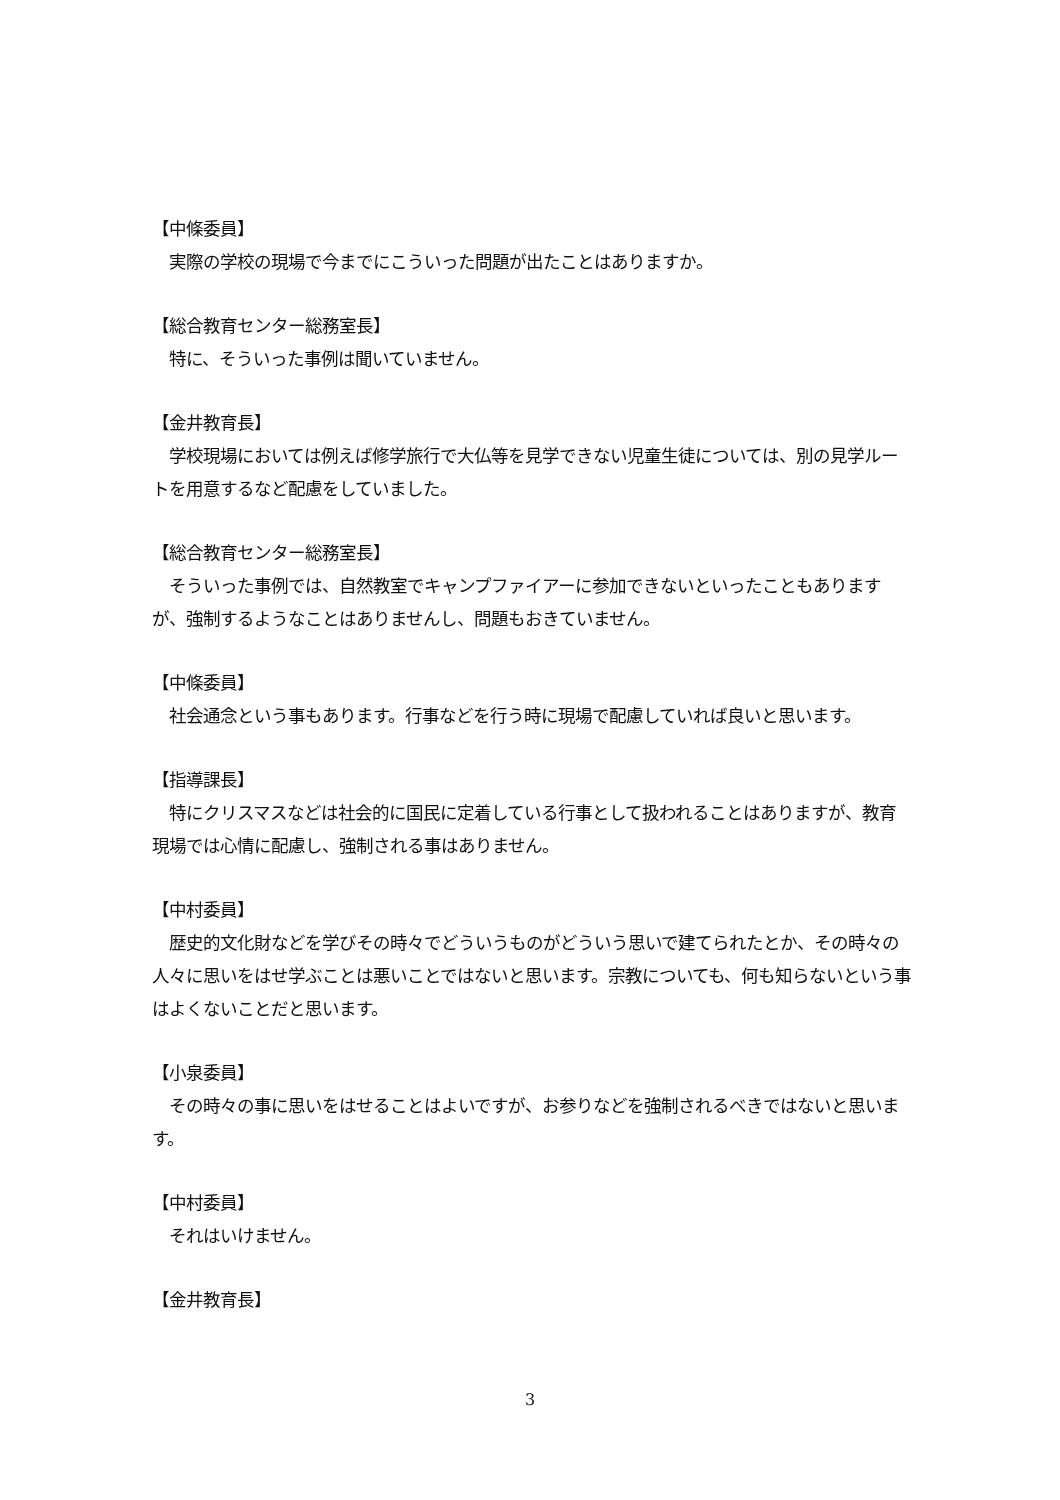【中條委員】
　実際の学校の現場で今までにこういった問題が出たことはありますか。
【総合教育センター総務室長】
　特に、そういった事例は聞いていません。
【金井教育長】
　学校現場においては例えば修学旅行で大仏等を見学できない児童生徒については、別の見学ルートを用意するなど配慮をしていました。
【総合教育センター総務室長】
　そういった事例では、自然教室でキャンプファイアーに参加できないといったこともありますが、強制するようなことはありませんし、問題もおきていません。
【中條委員】
　社会通念という事もあります。行事などを行う時に現場で配慮していれば良いと思います。
【指導課長】
　特にクリスマスなどは社会的に国民に定着している行事として扱われることはありますが、教育現場では心情に配慮し、強制される事はありません。
【中村委員】
　歴史的文化財などを学びその時々でどういうものがどういう思いで建てられたとか、その時々の人々に思いをはせ学ぶことは悪いことではないと思います。宗教についても、何も知らないという事はよくないことだと思います。
【小泉委員】
　その時々の事に思いをはせることはよいですが、お参りなどを強制されるべきではないと思います。
【中村委員】
　それはいけません。
【金井教育長】
3